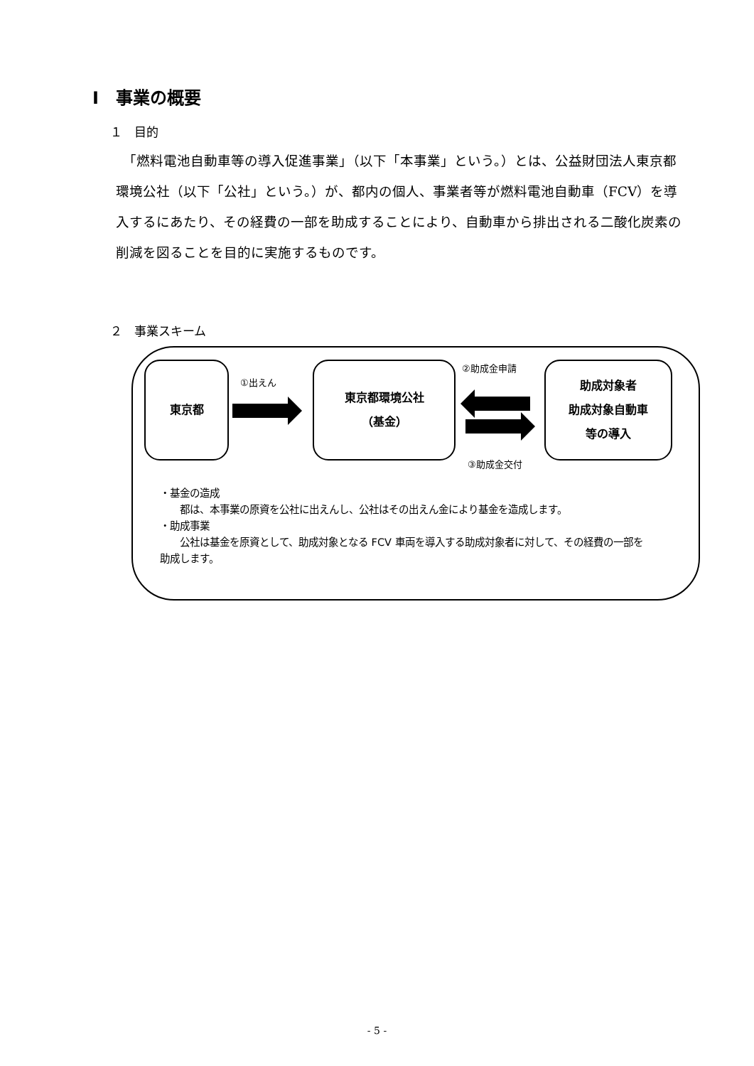Ⅰ　事業の概要
１　目的
　「燃料電池自動車等の導入促進事業」（以下「本事業」という。）とは、公益財団法人東京都環境公社（以下「公社」という。）が、都内の個人、事業者等が燃料電池自動車（FCV）を導入するにあたり、その経費の一部を助成することにより、自動車から排出される二酸化炭素の削減を図ることを目的に実施するものです。
２　事業スキーム
東京都
①出えん
東京都環境公社
（基金）
②助成金申請
③助成金交付
助成対象者
助成対象自動車
等の導入
・基金の造成
　　都は、本事業の原資を公社に出えんし、公社はその出えん金により基金を造成します。
・助成事業
　　公社は基金を原資として、助成対象となる FCV 車両を導入する助成対象者に対して、その経費の一部を助成します。
- 5 -